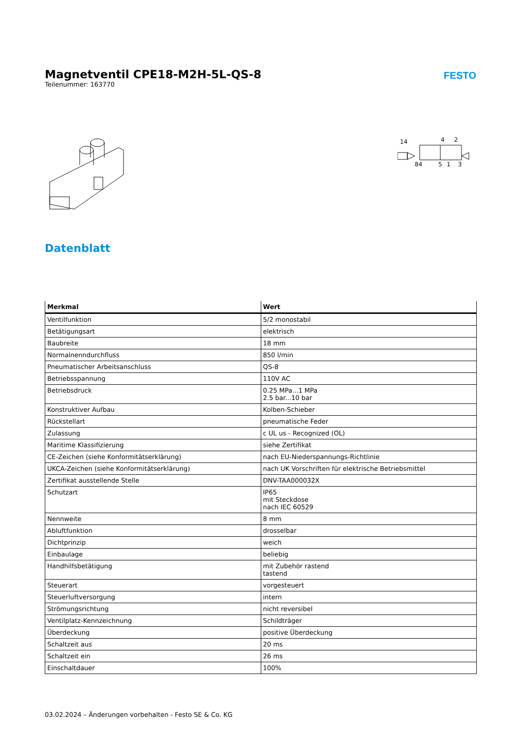Magnetventil CPE18-M2H-5L-QS-8
Teilenummer: 163770
FESTO
14
4
2
84
5
1
3
Datenblatt
| Merkmal | Wert |
| --- | --- |
| Ventilfunktion | 5/2 monostabil |
| Betätigungsart | elektrisch |
| Baubreite | 18 mm |
| Normalnenndurchfluss | 850 l/min |
| Pneumatischer Arbeitsanschluss | QS-8 |
| Betriebsspannung | 110V AC |
| Betriebsdruck | 0.25 MPa...1 MPa 2.5 bar...10 bar |
| Konstruktiver Aufbau | Kolben-Schieber |
| Rückstellart | pneumatische Feder |
| Zulassung | c UL us - Recognized (OL) |
| Maritime Klassifizierung | siehe Zertifikat |
| CE-Zeichen (siehe Konformitätserklärung) | nach EU-Niederspannungs-Richtlinie |
| UKCA-Zeichen (siehe Konformitätserklärung) | nach UK Vorschriften für elektrische Betriebsmittel |
| Zertifikat ausstellende Stelle | DNV-TAA000032X |
| Schutzart | IP65 mit Steckdose nach IEC 60529 |
| Nennweite | 8 mm |
| Abluftfunktion | drosselbar |
| Dichtprinzip | weich |
| Einbaulage | beliebig |
| Handhilfsbetätigung | mit Zubehör rastend tastend |
| Steuerart | vorgesteuert |
| Steuerluftversorgung | intern |
| Strömungsrichtung | nicht reversibel |
| Ventilplatz-Kennzeichnung | Schildträger |
| Überdeckung | positive Überdeckung |
| Schaltzeit aus | 20 ms |
| Schaltzeit ein | 26 ms |
| Einschaltdauer | 100% |
03.02.2024 – Änderungen vorbehalten - Festo SE & Co. KG